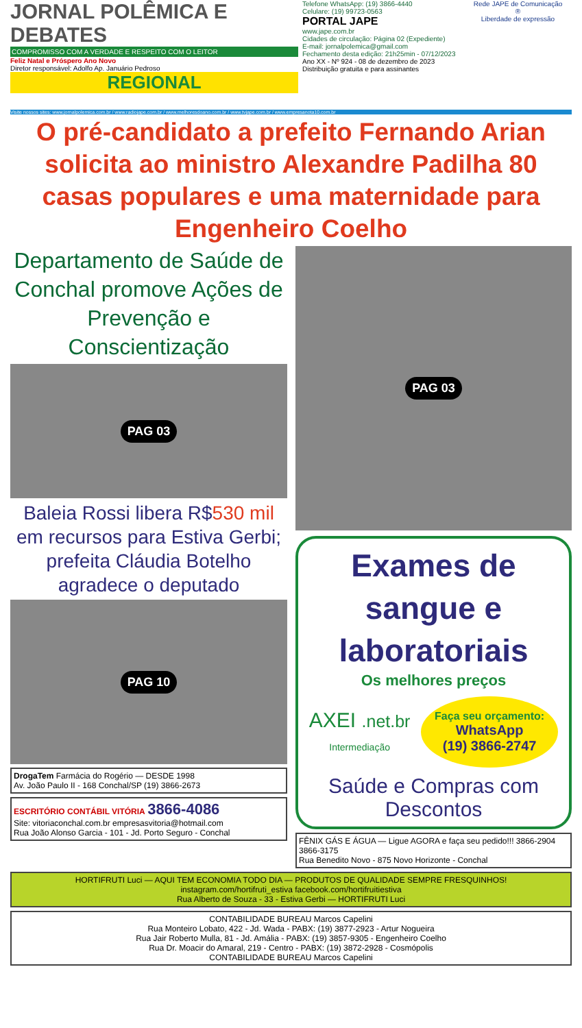JORNAL POLÊMICA E DEBATES
COMPROMISSO COM A VERDADE E RESPEITO COM O LEITOR
Feliz Natal e Próspero Ano Novo
Diretor responsável: Adolfo Ap. Januário Pedroso
REGIONAL
Telefone WhatsApp: (19) 3866-4440
Celulare: (19) 99723-0563
PORTAL JAPE
www.jape.com.br
Cidades de circulação: Página 02 (Expediente)
E-mail: jornalpolemica@gmail.com
Fechamento desta edição: 21h25min - 07/12/2023
Ano XX - Nº 924 - 08 de dezembro de 2023
Distribuição gratuita e para assinantes
Rede JAPE de Comunicação
®
Liberdade de expressão
Visite nossos sites: www.jornalpolemica.com.br / www.radiojape.com.br / www.melhoresdoano.com.br / www.tvjape.com.br / www.empresanota10.com.br
O pré-candidato a prefeito Fernando Arian solicita ao ministro Alexandre Padilha 80 casas populares e uma maternidade para Engenheiro Coelho
Departamento de Saúde de Conchal promove Ações de Prevenção e Conscientização
PAG 03
Baleia Rossi libera R$530 mil em recursos para Estiva Gerbi; prefeita Cláudia Botelho agradece o deputado
PAG 10
DrogaTem Farmácia do Rogério — DESDE 1998
Av. João Paulo II - 168 Conchal/SP (19) 3866-2673
ESCRITÓRIO CONTÁBIL VITÓRIA 3866-4086
Site: vitoriaconchal.com.br empresasvitoria@hotmail.com
Rua João Alonso Garcia - 101 - Jd. Porto Seguro - Conchal
PAG 03
Exames de sangue e laboratoriais
Os melhores preços
AXEI .net.br
Intermediação
Faça seu orçamento:
WhatsApp
(19) 3866-2747
Saúde e Compras com Descontos
FÊNIX GÁS E ÁGUA — Ligue AGORA e faça seu pedido!!! 3866-2904 3866-3175
Rua Benedito Novo - 875 Novo Horizonte - Conchal
HORTIFRUTI Luci — AQUI TEM ECONOMIA TODO DIA — PRODUTOS DE QUALIDADE SEMPRE FRESQUINHOS!
instagram.com/hortifruti_estiva facebook.com/hortifruitiestiva
Rua Alberto de Souza - 33 - Estiva Gerbi — HORTIFRUTI Luci
CONTABILIDADE BUREAU Marcos Capelini
Rua Monteiro Lobato, 422 - Jd. Wada - PABX: (19) 3877-2923 - Artur Nogueira
Rua Jair Roberto Mulla, 81 - Jd. Amália - PABX: (19) 3857-9305 - Engenheiro Coelho
Rua Dr. Moacir do Amaral, 219 - Centro - PABX: (19) 3872-2928 - Cosmópolis
CONTABILIDADE BUREAU Marcos Capelini